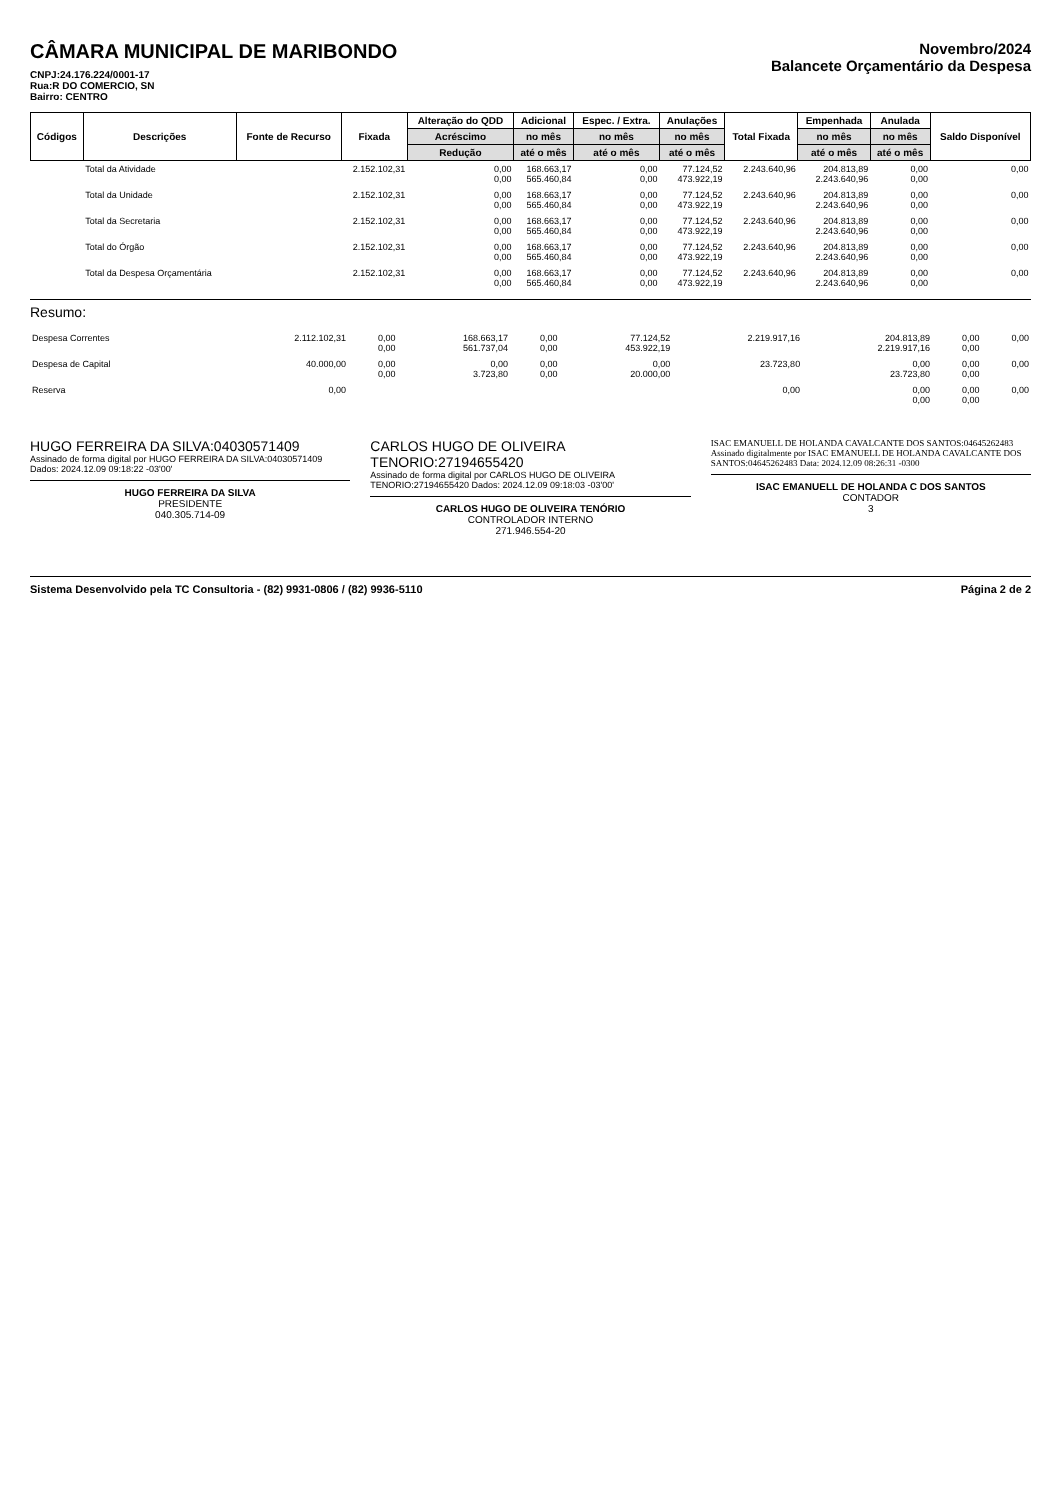CÂMARA MUNICIPAL DE MARIBONDO
CNPJ:24.176.224/0001-17
Rua:R DO COMERCIO, SN
Bairro: CENTRO
Novembro/2024
Balancete Orçamentário da Despesa
| Códigos | Descrições | Fonte de Recurso | Fixada | Alteração do QDD | Adicional | Espec. / Extra. | Anulações | Total Fixada | Empenhada | Anulada | Saldo Disponível |
| --- | --- | --- | --- | --- | --- | --- | --- | --- | --- | --- | --- |
| | | | | Acréscimo | no mês | no mês | no mês | | no mês | no mês | |
| | | | | Redução | até o mês | até o mês | até o mês | | até o mês | até o mês | |
| | Total da Atividade | | 2.152.102,31 | 0,00 0,00 | 168.663,17 565.460,84 | 0,00 0,00 | 77.124,52 473.922,19 | 2.243.640,96 | 204.813,89 2.243.640,96 | 0,00 0,00 | 0,00 |
| | Total da Unidade | | 2.152.102,31 | 0,00 0,00 | 168.663,17 565.460,84 | 0,00 0,00 | 77.124,52 473.922,19 | 2.243.640,96 | 204.813,89 2.243.640,96 | 0,00 0,00 | 0,00 |
| | Total da Secretaria | | 2.152.102,31 | 0,00 0,00 | 168.663,17 565.460,84 | 0,00 0,00 | 77.124,52 473.922,19 | 2.243.640,96 | 204.813,89 2.243.640,96 | 0,00 0,00 | 0,00 |
| | Total do Órgão | | 2.152.102,31 | 0,00 0,00 | 168.663,17 565.460,84 | 0,00 0,00 | 77.124,52 473.922,19 | 2.243.640,96 | 204.813,89 2.243.640,96 | 0,00 0,00 | 0,00 |
| | Total da Despesa Orçamentária | | 2.152.102,31 | 0,00 0,00 | 168.663,17 565.460,84 | 0,00 0,00 | 77.124,52 473.922,19 | 2.243.640,96 | 204.813,89 2.243.640,96 | 0,00 0,00 | 0,00 |
Resumo:
| Despesa Correntes | 2.112.102,31 | 0,00 0,00 | 168.663,17 561.737,04 | 0,00 0,00 | 77.124,52 453.922,19 | 2.219.917,16 | 204.813,89 2.219.917,16 | 0,00 0,00 | 0,00 |
| Despesa de Capital | 40.000,00 | 0,00 0,00 | 0,00 3.723,80 | 0,00 0,00 | 0,00 20.000,00 | 23.723,80 | 0,00 23.723,80 | 0,00 0,00 | 0,00 |
| Reserva | 0,00 | | | | | 0,00 | 0,00 0,00 | 0,00 0,00 | 0,00 |
HUGO FERREIRA DA SILVA:04030571409
Assinado de forma digital por HUGO FERREIRA DA SILVA:04030571409 Dados: 2024.12.09 09:18:22 -03'00'
HUGO FERREIRA DA SILVA
PRESIDENTE
040.305.714-09
CARLOS HUGO DE OLIVEIRA TENORIO:27194655420
Assinado de forma digital por CARLOS HUGO DE OLIVEIRA TENORIO:27194655420 Dados: 2024.12.09 09:18:03 -03'00'
CARLOS HUGO DE OLIVEIRA TENÓRIO
CONTROLADOR INTERNO
271.946.554-20
ISAC EMANUELL DE HOLANDA CAVALCANTE DOS SANTOS:04645262483
Assinado digitalmente por ISAC EMANUELL DE HOLANDA CAVALCANTE DOS SANTOS:04645262483 Data: 2024.12.09 08:26:31 -0300
ISAC EMANUELL DE HOLANDA C DOS SANTOS
CONTADOR
3
Sistema Desenvolvido pela TC Consultoria - (82) 9931-0806 / (82) 9936-5110 Página 2 de 2